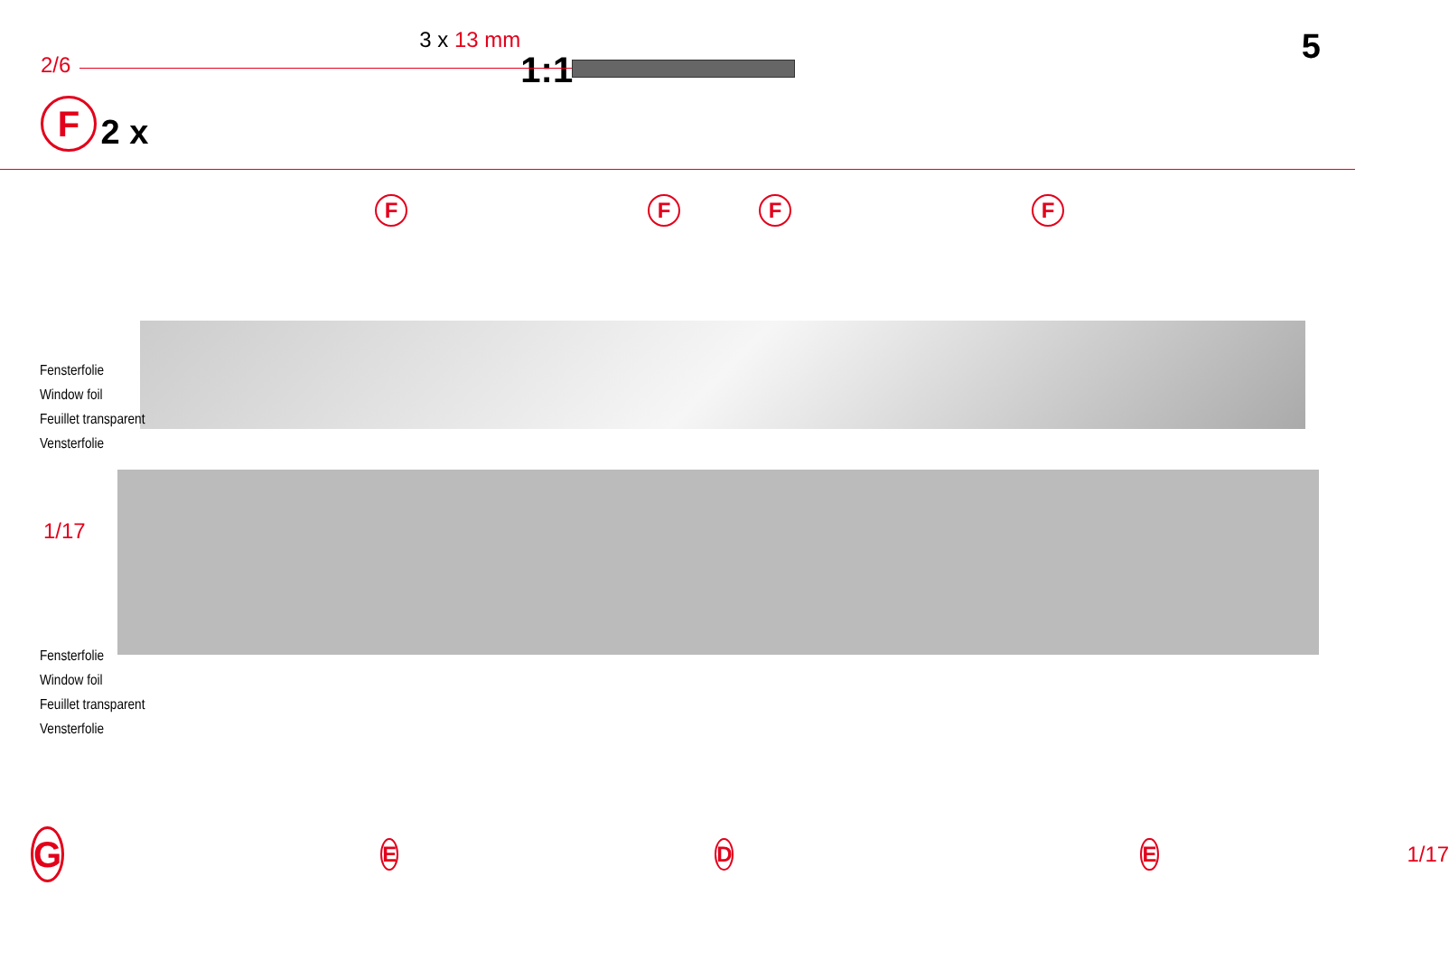2/6
F 2 x
3 x 13 mm
1:1
5
F F F F
Fensterfolie
Window foil
Feuillet transparent
Vensterfolie
1/17
Fensterfolie
Window foil
Feuillet transparent
Vensterfolie
G E D E 1/17